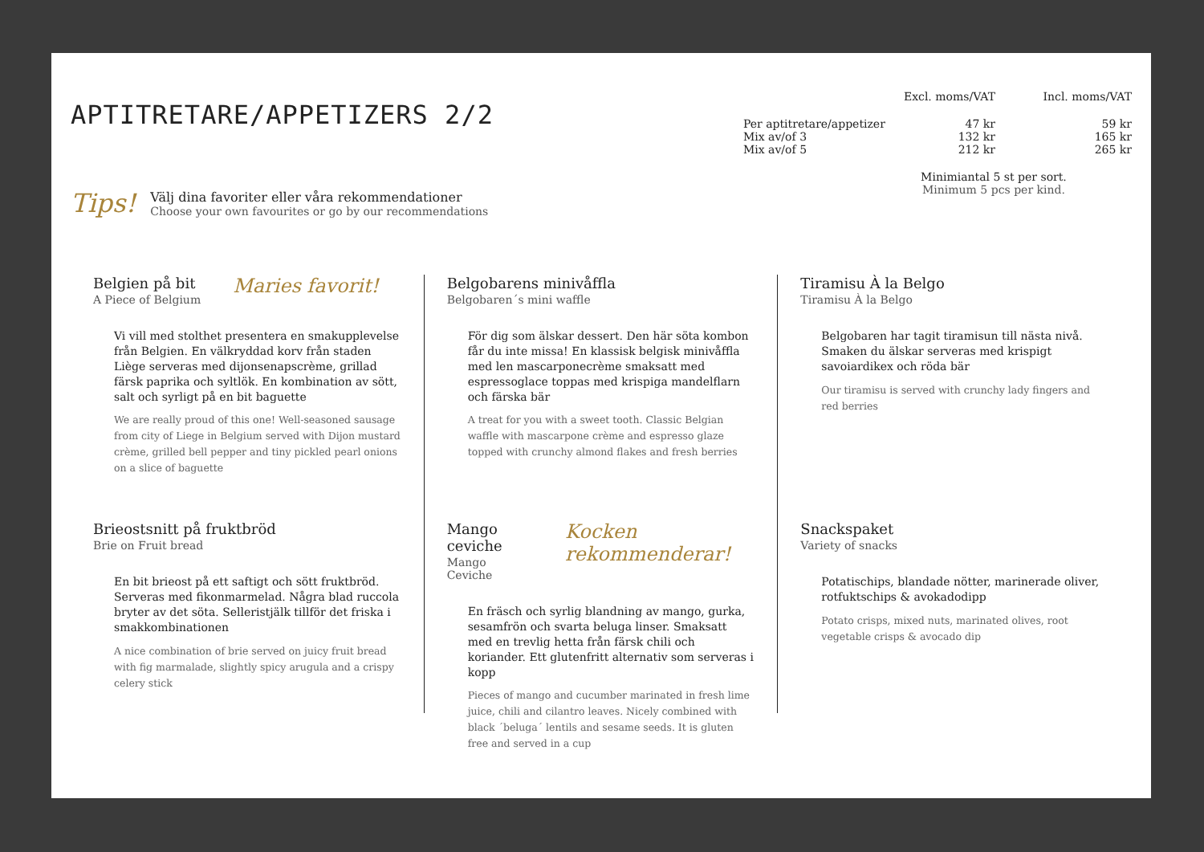APTITRETARE/APPETIZERS 2/2
| | Excl. moms/VAT | Incl. moms/VAT |
| --- | --- | --- |
| Per aptitretare/appetizer | 47 kr | 59 kr |
| Mix av/of 3 | 132 kr | 165 kr |
| Mix av/of 5 | 212 kr | 265 kr |
Minimiantal 5 st per sort.
Minimum 5 pcs per kind.
Tips!
Välj dina favoriter eller våra rekommendationer
Choose your own favourites or go by our recommendations
Belgien på bit
A Piece of Belgium
Maries favorit!
Vi vill med stolthet presentera en smakupplevelse från Belgien. En välkryddad korv från staden Liège serveras med dijonsenapscrème, grillad färsk paprika och syltlök. En kombination av sött, salt och syrligt på en bit baguette
We are really proud of this one! Well-seasoned sausage from city of Liege in Belgium served with Dijon mustard crème, grilled bell pepper and tiny pickled pearl onions on a slice of baguette
Brieostsnitt på fruktbröd
Brie on Fruit bread
En bit brieost på ett saftigt och sött fruktbröd. Serveras med fikonmarmelad. Några blad ruccola bryter av det söta. Selleristjälk tillför det friska i smakkombinationen
A nice combination of brie served on juicy fruit bread with fig marmalade, slightly spicy arugula and a crispy celery stick
Belgobarens minivåffla
Belgobaren´s mini waffle
För dig som älskar dessert. Den här söta kombon får du inte missa! En klassisk belgisk minivåffla med len mascarponecrème smaksatt med espressoglace toppas med krispiga mandelflarn och färska bär
A treat for you with a sweet tooth. Classic Belgian waffle with mascarpone crème and espresso glaze topped with crunchy almond flakes and fresh berries
Mango ceviche
Mango Ceviche
Kocken rekommenderar!
En fräsch och syrlig blandning av mango, gurka, sesamfrön och svarta beluga linser. Smaksatt med en trevlig hetta från färsk chili och koriander. Ett glutenfritt alternativ som serveras i kopp
Pieces of mango and cucumber marinated in fresh lime juice, chili and cilantro leaves. Nicely combined with black ´beluga´ lentils and sesame seeds. It is gluten free and served in a cup
Tiramisu À la Belgo
Tiramisu À la Belgo
Belgobaren har tagit tiramisun till nästa nivå. Smaken du älskar serveras med krispigt savoiardikex och röda bär
Our tiramisu is served with crunchy lady fingers and red berries
Snackspaket
Variety of snacks
Potatischips, blandade nötter, marinerade oliver, rotfuktschips & avokadodipp
Potato crisps, mixed nuts, marinated olives, root vegetable crisps & avocado dip